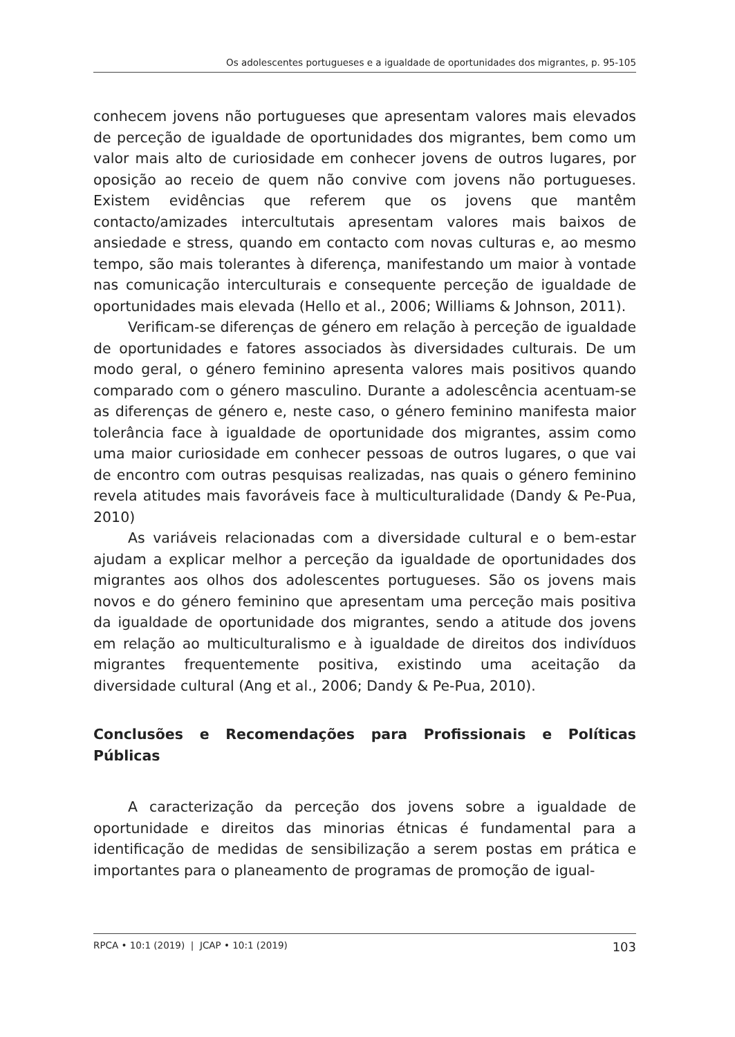Os adolescentes portugueses e a igualdade de oportunidades dos migrantes, p. 95-105
conhecem jovens não portugueses que apresentam valores mais elevados de perceção de igualdade de oportunidades dos migrantes, bem como um valor mais alto de curiosidade em conhecer jovens de outros lugares, por oposição ao receio de quem não convive com jovens não portugueses. Existem evidências que referem que os jovens que mantêm contacto/amizades intercultutais apresentam valores mais baixos de ansiedade e stress, quando em contacto com novas culturas e, ao mesmo tempo, são mais tolerantes à diferença, manifestando um maior à vontade nas comunicação interculturais e consequente perceção de igualdade de oportunidades mais elevada (Hello et al., 2006; Williams & Johnson, 2011).
Verificam-se diferenças de género em relação à perceção de igualdade de oportunidades e fatores associados às diversidades culturais. De um modo geral, o género feminino apresenta valores mais positivos quando comparado com o género masculino. Durante a adolescência acentuam-se as diferenças de género e, neste caso, o género feminino manifesta maior tolerância face à igualdade de oportunidade dos migrantes, assim como uma maior curiosidade em conhecer pessoas de outros lugares, o que vai de encontro com outras pesquisas realizadas, nas quais o género feminino revela atitudes mais favoráveis face à multiculturalidade (Dandy & Pe-Pua, 2010)
As variáveis relacionadas com a diversidade cultural e o bem-estar ajudam a explicar melhor a perceção da igualdade de oportunidades dos migrantes aos olhos dos adolescentes portugueses. São os jovens mais novos e do género feminino que apresentam uma perceção mais positiva da igualdade de oportunidade dos migrantes, sendo a atitude dos jovens em relação ao multiculturalismo e à igualdade de direitos dos indivíduos migrantes frequentemente positiva, existindo uma aceitação da diversidade cultural (Ang et al., 2006; Dandy & Pe-Pua, 2010).
Conclusões e Recomendações para Profissionais e Políticas Públicas
A caracterização da perceção dos jovens sobre a igualdade de oportunidade e direitos das minorias étnicas é fundamental para a identificação de medidas de sensibilização a serem postas em prática e importantes para o planeamento de programas de promoção de igual-
RPCA • 10:1 (2019) | JCAP • 10:1 (2019) 103